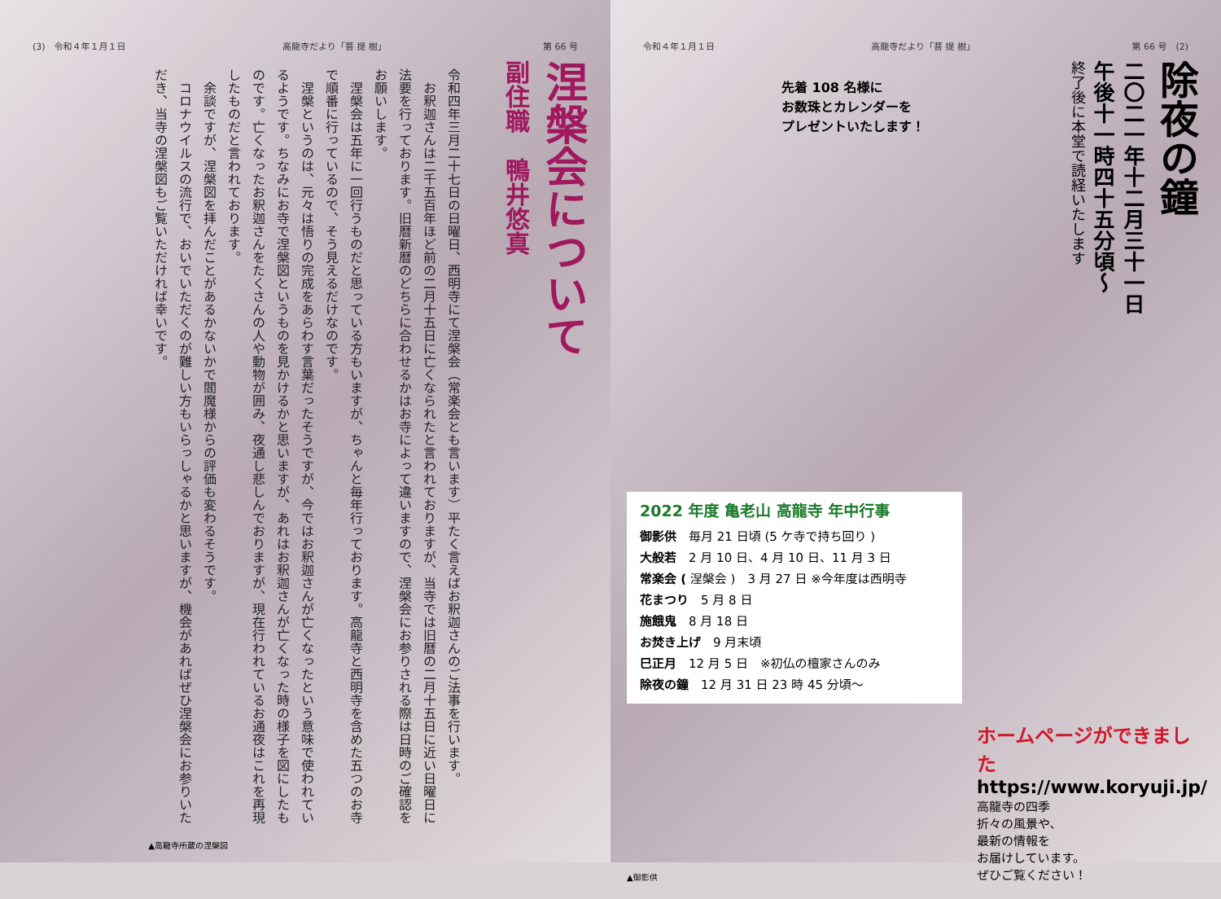(3)　令和４年１月１日 高龍寺だより「菩 提 樹」 第 66 号
涅槃会について
副住職　鴨井悠真
令和四年三月二十七日の日曜日、西明寺にて涅槃会（常楽会とも言います）平たく言えばお釈迦さんのご法事を行います。
　お釈迦さんは二千五百年ほど前の二月十五日に亡くなられたと言われておりますが、当寺では旧暦の二月十五日に近い日曜日に法要を行っております。旧暦新暦のどちらに合わせるかはお寺によって違いますので、涅槃会にお参りされる際は日時のご確認をお願いします。
　涅槃会は五年に一回行うものだと思っている方もいますが、ちゃんと毎年行っております。高龍寺と西明寺を含めた五つのお寺で順番に行っているので、そう見えるだけなのです。
　涅槃というのは、元々は悟りの完成をあらわす言葉だったそうですが、今ではお釈迦さんが亡くなったという意味で使われているようです。ちなみにお寺で涅槃図というものを見かけるかと思いますが、あれはお釈迦さんが亡くなった時の様子を図にしたものです。亡くなったお釈迦さんをたくさんの人や動物が囲み、夜通し悲しんでおりますが、現在行われているお通夜はこれを再現したものだと言われております。
　余談ですが、涅槃図を拝んだことがあるかないかで閻魔様からの評価も変わるそうです。
　コロナウイルスの流行で、おいでいただくのが難しい方もいらっしゃるかと思いますが、機会があればぜひ涅槃会にお参りいただき、当寺の涅槃図もご覧いただければ幸いです。
▲高龍寺所蔵の涅槃図
令和４年１月１日 高龍寺だより「菩 提 樹」 第 66 号　(2)
除夜の鐘
二〇二一年十二月三十一日
午後十一時四十五分頃〜
終了後に本堂で読経いたします
先着 108 名様に
お数珠とカレンダーを
プレゼントいたします！
2022 年度 亀老山 高龍寺 年中行事
御影供　毎月 21 日頃 (5 ケ寺で持ち回り )
大般若　2 月 10 日、4 月 10 日、11 月 3 日
常楽会 ( 涅槃会 )　3 月 27 日 ※今年度は西明寺
花まつり　5 月 8 日
施餓鬼　8 月 18 日
お焚き上げ　9 月末頃
巳正月　12 月 5 日　※初仏の檀家さんのみ
除夜の鐘　12 月 31 日 23 時 45 分頃〜
▲御影供
ホームページができました
https://www.koryuji.jp/
高龍寺の四季
折々の風景や、
最新の情報を
お届けしています。
ぜひご覧ください！